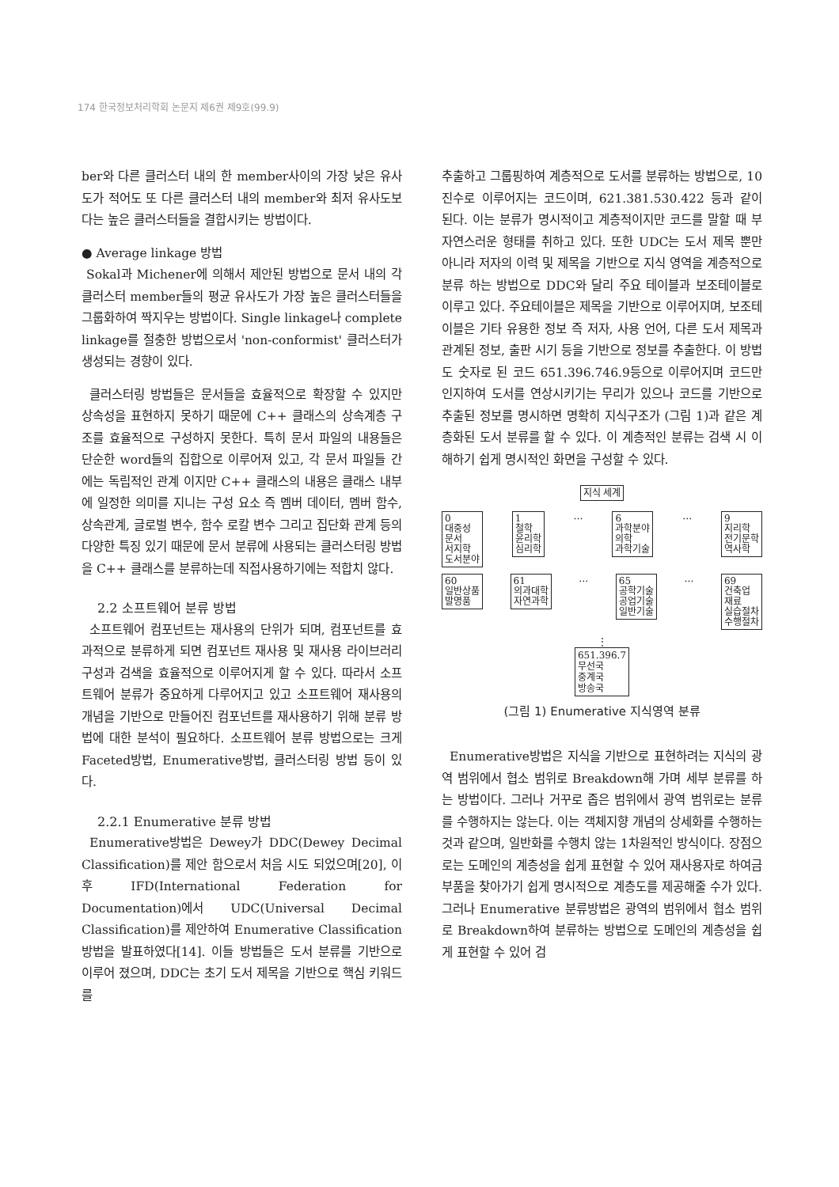174 한국정보처리학회 논문지 제6권 제9호(99.9)
ber와 다른 클러스터 내의 한 member사이의 가장 낮은 유사도가 적어도 또 다른 클러스터 내의 member와 최저 유사도보다는 높은 클러스터들을 결합시키는 방법이다.
● Average linkage 방법
Sokal과 Michener에 의해서 제안된 방법으로 문서 내의 각 클러스터 member들의 평균 유사도가 가장 높은 클러스터들을 그룹화하여 짝지우는 방법이다. Single linkage나 complete linkage를 절충한 방법으로서 'non-conformist' 클러스터가 생성되는 경향이 있다.
클러스터링 방법들은 문서들을 효율적으로 확장할 수 있지만 상속성을 표현하지 못하기 때문에 C++ 클래스의 상속계층 구조를 효율적으로 구성하지 못한다. 특히 문서 파일의 내용들은 단순한 word들의 집합으로 이루어져 있고, 각 문서 파일들 간에는 독립적인 관계 이지만 C++ 클래스의 내용은 클래스 내부에 일정한 의미를 지니는 구성 요소 즉 멤버 데이터, 멤버 함수, 상속관계, 글로벌 변수, 함수 로칼 변수 그리고 집단화 관계 등의 다양한 특징 있기 때문에 문서 분류에 사용되는 클러스터링 방법을 C++ 클래스를 분류하는데 직접사용하기에는 적합치 않다.
2.2 소프트웨어 분류 방법
소프트웨어 컴포넌트는 재사용의 단위가 되며, 컴포넌트를 효과적으로 분류하게 되면 컴포넌트 재사용 및 재사용 라이브러리 구성과 검색을 효율적으로 이루어지게 할 수 있다. 따라서 소프트웨어 분류가 중요하게 다루어지고 있고 소프트웨어 재사용의 개념을 기반으로 만들어진 컴포넌트를 재사용하기 위해 분류 방법에 대한 분석이 필요하다. 소프트웨어 분류 방법으로는 크게 Faceted방법, Enumerative방법, 클러스터링 방법 등이 있다.
2.2.1 Enumerative 분류 방법
Enumerative방법은 Dewey가 DDC(Dewey Decimal Classification)를 제안 함으로서 처음 시도 되었으며[20], 이후 IFD(International Federation for Documentation)에서 UDC(Universal Decimal Classification)를 제안하여 Enumerative Classification방법을 발표하였다[14]. 이들 방법들은 도서 분류를 기반으로 이루어 졌으며, DDC는 초기 도서 제목을 기반으로 핵심 키워드를
추출하고 그룹핑하여 계층적으로 도서를 분류하는 방법으로, 10진수로 이루어지는 코드이며, 621.381.530.422 등과 같이 된다. 이는 분류가 명시적이고 계층적이지만 코드를 말할 때 부 자연스러운 형태를 취하고 있다. 또한 UDC는 도서 제목 뿐만 아니라 저자의 이력 및 제목을 기반으로 지식 영역을 계층적으로 분류 하는 방법으로 DDC와 달리 주요 테이블과 보조테이블로 이루고 있다. 주요테이블은 제목을 기반으로 이루어지며, 보조테이블은 기타 유용한 정보 즉 저자, 사용 언어, 다른 도서 제목과 관계된 정보, 출판 시기 등을 기반으로 정보를 추출한다. 이 방법도 숫자로 된 코드 651.396.746.9등으로 이루어지며 코드만 인지하여 도서를 연상시키기는 무리가 있으나 코드를 기반으로 추출된 정보를 명시하면 명확히 지식구조가 (그림 1)과 같은 계층화된 도서 분류를 할 수 있다. 이 계층적인 분류는 검색 시 이해하기 쉽게 명시적인 화면을 구성할 수 있다.
지식 세계
0
대중성
문서
서지학
도서분야
1
철학
윤리학
심리학
… 6
과학분야
의학
과학기술
… 9
지리학
전기문학
역사학
60
일반상품
발명품
61
의과대학
자연과학
… 65
공학기술
공업기술
일반기술
… 69
건축업
재료
실습절차
수행절차
⋮
651.396.7
무선국
중계국
방송국
(그림 1) Enumerative 지식영역 분류
Enumerative방법은 지식을 기반으로 표현하려는 지식의 광역 범위에서 협소 범위로 Breakdown해 가며 세부 분류를 하는 방법이다. 그러나 거꾸로 좁은 범위에서 광역 범위로는 분류를 수행하지는 않는다. 이는 객체지향 개념의 상세화를 수행하는 것과 같으며, 일반화를 수행치 않는 1차원적인 방식이다. 장점으로는 도메인의 계층성을 쉽게 표현할 수 있어 재사용자로 하여금 부품을 찾아가기 쉽게 명시적으로 계층도를 제공해줄 수가 있다. 그러나 Enumerative 분류방법은 광역의 범위에서 협소 범위로 Breakdown하여 분류하는 방법으로 도메인의 계층성을 쉽게 표현할 수 있어 검